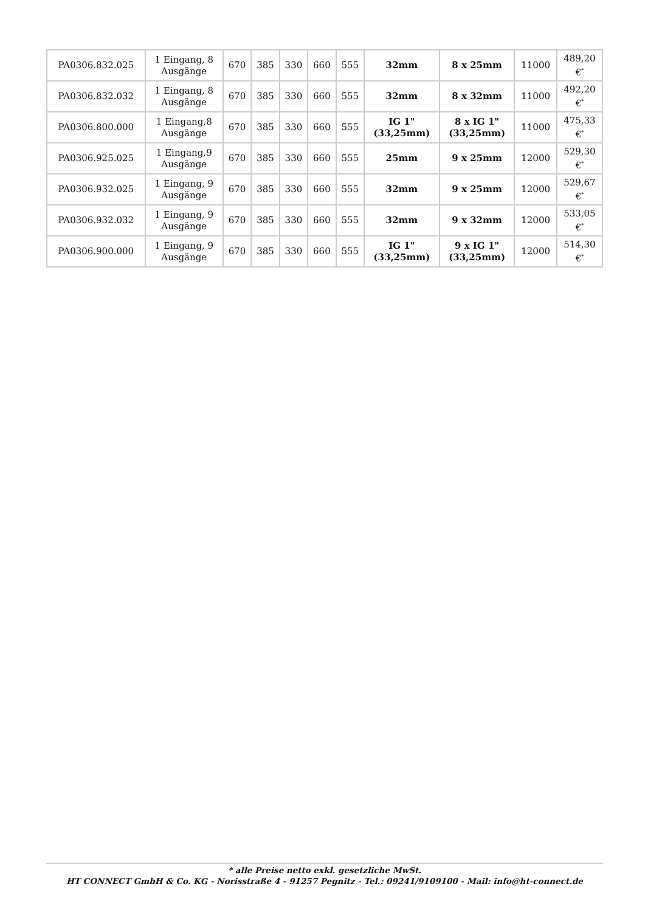| PA0306.832.025 | 1 Eingang, 8 Ausgänge | 670 | 385 | 330 | 660 | 555 | 32mm | 8 x 25mm | 11000 | 489,20 €<sup>*</sup> |
| PA0306.832.032 | 1 Eingang, 8 Ausgänge | 670 | 385 | 330 | 660 | 555 | 32mm | 8 x 32mm | 11000 | 492,20 €<sup>*</sup> |
| PA0306.800.000 | 1 Eingang,8 Ausgänge | 670 | 385 | 330 | 660 | 555 | IG 1" (33,25mm) | 8 x IG 1" (33,25mm) | 11000 | 475,33 €<sup>*</sup> |
| PA0306.925.025 | 1 Eingang,9 Ausgänge | 670 | 385 | 330 | 660 | 555 | 25mm | 9 x 25mm | 12000 | 529,30 €<sup>*</sup> |
| PA0306.932.025 | 1 Eingang, 9 Ausgänge | 670 | 385 | 330 | 660 | 555 | 32mm | 9 x 25mm | 12000 | 529,67 €<sup>*</sup> |
| PA0306.932.032 | 1 Eingang, 9 Ausgänge | 670 | 385 | 330 | 660 | 555 | 32mm | 9 x 32mm | 12000 | 533,05 €<sup>*</sup> |
| PA0306.900.000 | 1 Eingang, 9 Ausgänge | 670 | 385 | 330 | 660 | 555 | IG 1" (33,25mm) | 9 x IG 1" (33,25mm) | 12000 | 514,30 €<sup>*</sup> |
* alle Preise netto exkl. gesetzliche MwSt.
HT CONNECT GmbH & Co. KG - Norisstraße 4 - 91257 Pegnitz - Tel.: 09241/9109100 - Mail: info@ht-connect.de